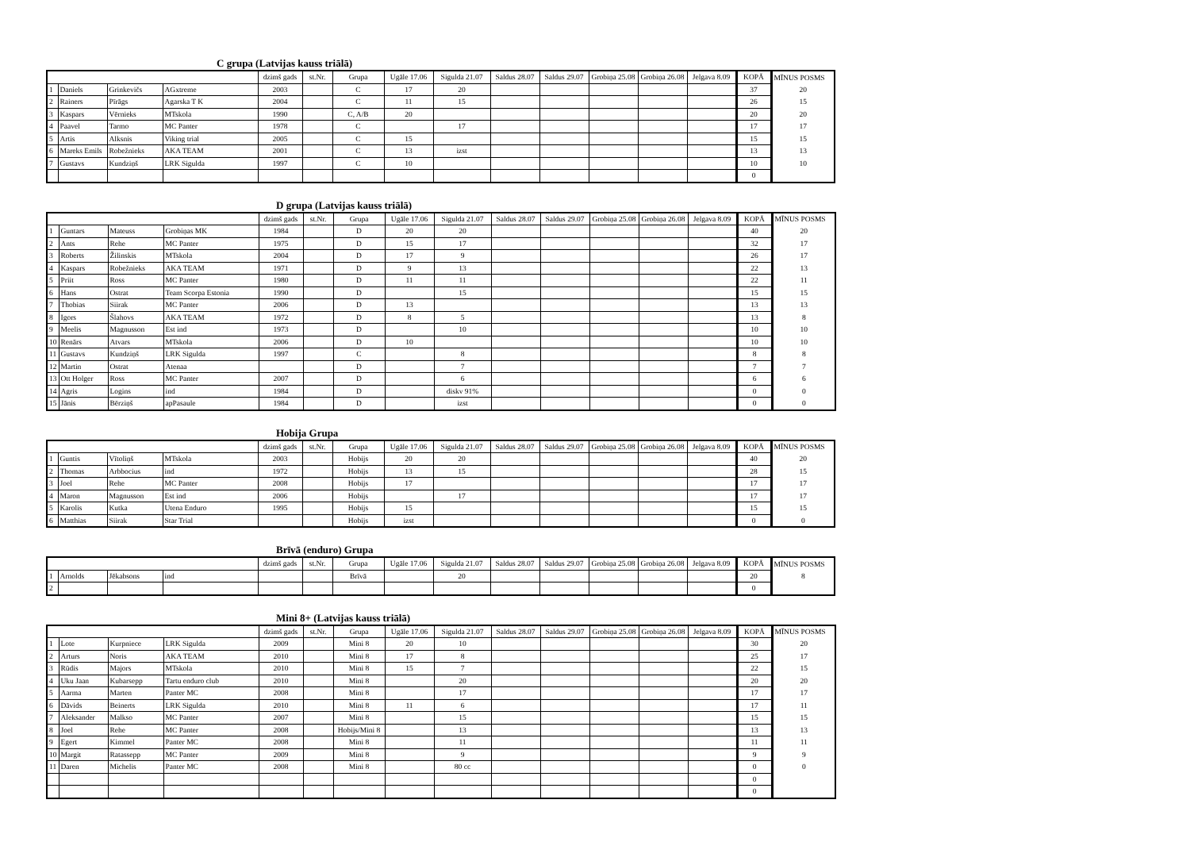C grupa (Latvijas kauss triālā)
| | | | | dzimš gads | st.Nr. | Grupa | Ugāle 17.06 | Sigulda 21.07 | Saldus 28.07 | Saldus 29.07 | Grobiņa 25.08 | Grobiņa 26.08 | Jelgava 8.09 | KOPĀ | MĪNUS POSMS |
| --- | --- | --- | --- | --- | --- | --- | --- | --- | --- | --- | --- | --- | --- | --- | --- |
| 1 | Daniels | Grinkevičs | AGxtreme | 2003 | | C | 17 | 20 | | | | | | 37 | 20 |
| 2 | Rainers | Pīrāgs | Agarska T K | 2004 | | C | 11 | 15 | | | | | | 26 | 15 |
| 3 | Kaspars | Vērnieks | MTskola | 1990 | | C, A/B | 20 | | | | | | | 20 | 20 |
| 4 | Paavel | Tarmo | MC Panter | 1978 | | C | | 17 | | | | | | 17 | 17 |
| 5 | Artis | Alksnis | Viking trial | 2005 | | C | 15 | | | | | | | 15 | 15 |
| 6 | Mareks Emils | Robežnieks | AKA TEAM | 2001 | | C | 13 | izst | | | | | | 13 | 13 |
| 7 | Gustavs | Kundziņš | LRK Sigulda | 1997 | | C | 10 | | | | | | | 10 | 10 |
| | | | | | | | | | | | | | | 0 | |
D grupa (Latvijas kauss triālā)
| | | | | dzimš gads | st.Nr. | Grupa | Ugāle 17.06 | Sigulda 21.07 | Saldus 28.07 | Saldus 29.07 | Grobiņa 25.08 | Grobiņa 26.08 | Jelgava 8.09 | KOPĀ | MĪNUS POSMS |
| --- | --- | --- | --- | --- | --- | --- | --- | --- | --- | --- | --- | --- | --- | --- | --- |
| 1 | Guntars | Mateuss | Grobiņas MK | 1984 | | D | 20 | 20 | | | | | | 40 | 20 |
| 2 | Ants | Rehe | MC Panter | 1975 | | D | 15 | 17 | | | | | | 32 | 17 |
| 3 | Roberts | Žilinskis | MTskola | 2004 | | D | 17 | 9 | | | | | | 26 | 17 |
| 4 | Kaspars | Robežnieks | AKA TEAM | 1971 | | D | 9 | 13 | | | | | | 22 | 13 |
| 5 | Priit | Ross | MC Panter | 1980 | | D | 11 | 11 | | | | | | 22 | 11 |
| 6 | Hans | Ostrat | Team Scorpa Estonia | 1990 | | D | | 15 | | | | | | 15 | 15 |
| 7 | Thobias | Siirak | MC Panter | 2006 | | D | 13 | | | | | | | 13 | 13 |
| 8 | Igors | Šlahovs | AKA TEAM | 1972 | | D | 8 | 5 | | | | | | 13 | 8 |
| 9 | Meelis | Magnusson | Est ind | 1973 | | D | | 10 | | | | | | 10 | 10 |
| 10 | Renārs | Atvars | MTskola | 2006 | | D | 10 | | | | | | | 10 | 10 |
| 11 | Gustavs | Kundziņš | LRK Sigulda | 1997 | | C | | 8 | | | | | | 8 | 8 |
| 12 | Martin | Ostrat | Atenaa | | | D | | 7 | | | | | | 7 | 7 |
| 13 | Ott Holger | Ross | MC Panter | 2007 | | D | | 6 | | | | | | 6 | 6 |
| 14 | Agris | Logins | ind | 1984 | | D | | diskv 91% | | | | | | 0 | 0 |
| 15 | Jānis | Bērziņš | apPasaule | 1984 | | D | | izst | | | | | | 0 | 0 |
Hobija Grupa
| | | | | dzimš gads | st.Nr. | Grupa | Ugāle 17.06 | Sigulda 21.07 | Saldus 28.07 | Saldus 29.07 | Grobiņa 25.08 | Grobiņa 26.08 | Jelgava 8.09 | KOPĀ | MĪNUS POSMS |
| --- | --- | --- | --- | --- | --- | --- | --- | --- | --- | --- | --- | --- | --- | --- | --- |
| 1 | Guntis | Vītoliņš | MTskola | 2003 | | Hobijs | 20 | 20 | | | | | | 40 | 20 |
| 2 | Thomas | Arbbocius | ind | 1972 | | Hobijs | 13 | 15 | | | | | | 28 | 15 |
| 3 | Joel | Rehe | MC Panter | 2008 | | Hobijs | 17 | | | | | | | 17 | 17 |
| 4 | Maron | Magnusson | Est ind | 2006 | | Hobijs | | 17 | | | | | | 17 | 17 |
| 5 | Karolis | Kutka | Utena Enduro | 1995 | | Hobijs | 15 | | | | | | | 15 | 15 |
| 6 | Matthias | Siirak | Star Trial | | | Hobijs | izst | | | | | | | 0 | 0 |
Brīvā (enduro) Grupa
| | | | | dzimš gads | st.Nr. | Grupa | Ugāle 17.06 | Sigulda 21.07 | Saldus 28.07 | Saldus 29.07 | Grobiņa 25.08 | Grobiņa 26.08 | Jelgava 8.09 | KOPĀ | MĪNUS POSMS |
| --- | --- | --- | --- | --- | --- | --- | --- | --- | --- | --- | --- | --- | --- | --- | --- |
| 1 | Arnolds | Jēkabsons | ind | | | Brīvā | | 20 | | | | | | 20 | 8 |
| 2 | | | | | | | | | | | | | | 0 | |
Mini 8+ (Latvijas kauss triālā)
| | | | | dzimš gads | st.Nr. | Grupa | Ugāle 17.06 | Sigulda 21.07 | Saldus 28.07 | Saldus 29.07 | Grobiņa 25.08 | Grobiņa 26.08 | Jelgava 8.09 | KOPĀ | MĪNUS POSMS |
| --- | --- | --- | --- | --- | --- | --- | --- | --- | --- | --- | --- | --- | --- | --- | --- |
| 1 | Lote | Kurpniece | LRK Sigulda | 2009 | | Mini 8 | 20 | 10 | | | | | | 30 | 20 |
| 2 | Arturs | Noris | AKA TEAM | 2010 | | Mini 8 | 17 | 8 | | | | | | 25 | 17 |
| 3 | Rūdis | Majors | MTskola | 2010 | | Mini 8 | 15 | 7 | | | | | | 22 | 15 |
| 4 | Uku Jaan | Kubarsepp | Tartu enduro club | 2010 | | Mini 8 | | 20 | | | | | | 20 | 20 |
| 5 | Aarma | Marten | Panter MC | 2008 | | Mini 8 | | 17 | | | | | | 17 | 17 |
| 6 | Dāvids | Beinerts | LRK Sigulda | 2010 | | Mini 8 | 11 | 6 | | | | | | 17 | 11 |
| 7 | Aleksander | Malkso | MC Panter | 2007 | | Mini 8 | | 15 | | | | | | 15 | 15 |
| 8 | Joel | Rehe | MC Panter | 2008 | | Hobijs/Mini 8 | | 13 | | | | | | 13 | 13 |
| 9 | Egert | Kimmel | Panter MC | 2008 | | Mini 8 | | 11 | | | | | | 11 | 11 |
| 10 | Margit | Ratassepp | MC Panter | 2009 | | Mini 8 | | 9 | | | | | | 9 | 9 |
| 11 | Daren | Michelis | Panter MC | 2008 | | Mini 8 | | 80 cc | | | | | | 0 | 0 |
| | | | | | | | | | | | | | | 0 | |
| | | | | | | | | | | | | | | 0 | |